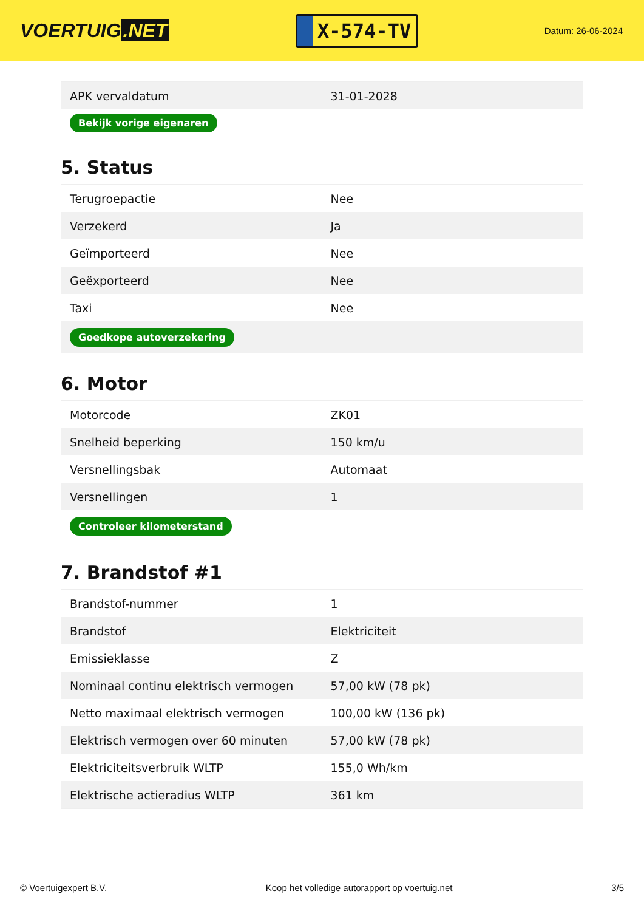VOERTUIG.NET
X-574-TV
Datum: 26-06-2024
| APK vervaldatum | 31-01-2028 |
| Bekijk vorige eigenaren | |
5. Status
| Terugroepactie | Nee |
| Verzekerd | Ja |
| Geïmporteerd | Nee |
| Geëxporteerd | Nee |
| Taxi | Nee |
| Goedkope autoverzekering | |
6. Motor
| Motorcode | ZK01 |
| Snelheid beperking | 150 km/u |
| Versnellingsbak | Automaat |
| Versnellingen | 1 |
| Controleer kilometerstand | |
7. Brandstof #1
| Brandstof-nummer | 1 |
| Brandstof | Elektriciteit |
| Emissieklasse | Z |
| Nominaal continu elektrisch vermogen | 57,00 kW (78 pk) |
| Netto maximaal elektrisch vermogen | 100,00 kW (136 pk) |
| Elektrisch vermogen over 60 minuten | 57,00 kW (78 pk) |
| Elektriciteitsverbruik WLTP | 155,0 Wh/km |
| Elektrische actieradius WLTP | 361 km |
© Voertuigexpert B.V. Koop het volledige autorapport op voertuig.net 3/5